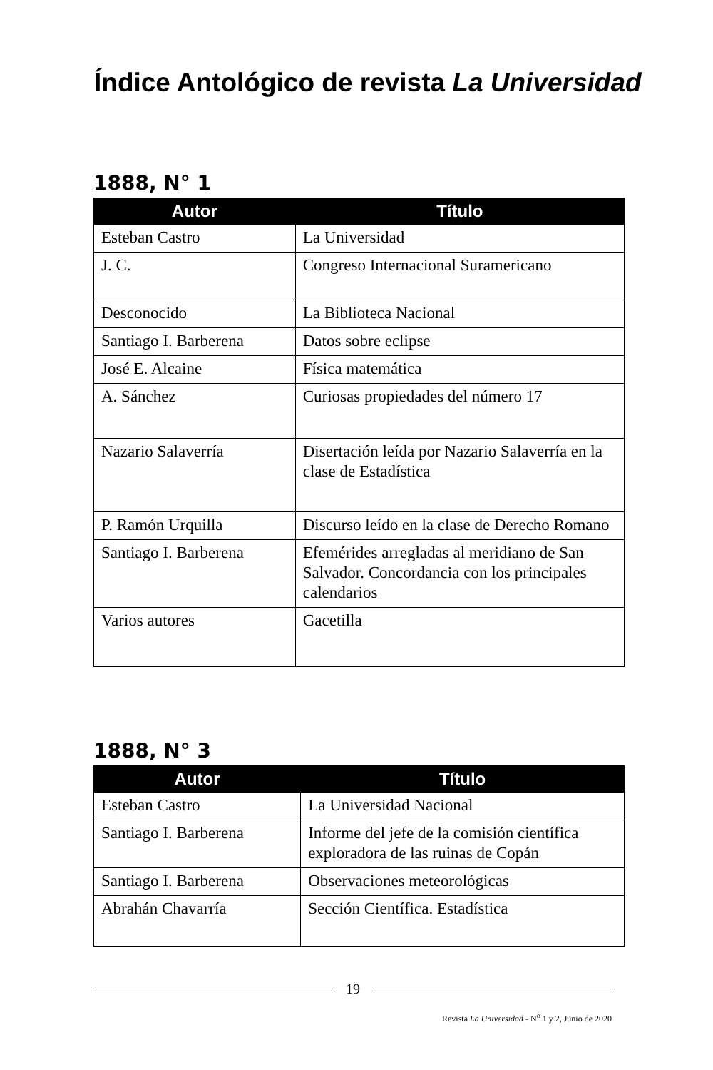Índice Antológico de revista La Universidad
1888, N° 1
| Autor | Título |
| --- | --- |
| Esteban Castro | La Universidad |
| J. C. | Congreso Internacional Suramericano |
| Desconocido | La Biblioteca Nacional |
| Santiago I. Barberena | Datos sobre eclipse |
| José E. Alcaine | Física matemática |
| A. Sánchez | Curiosas propiedades del número 17 |
| Nazario Salaverría | Disertación leída por Nazario Salaverría en la clase de Estadística |
| P. Ramón Urquilla | Discurso leído en la clase de Derecho Romano |
| Santiago I. Barberena | Efemérides arregladas al meridiano de San Salvador. Concordancia con los principales calendarios |
| Varios autores | Gacetilla |
1888, N° 3
| Autor | Título |
| --- | --- |
| Esteban Castro | La Universidad Nacional |
| Santiago I. Barberena | Informe del jefe de la comisión científica exploradora de las ruinas de Copán |
| Santiago I. Barberena | Observaciones meteorológicas |
| Abrahán Chavarría | Sección Científica. Estadística |
19
Revista La Universidad - N<sup>o</sup> 1 y 2, Junio de 2020